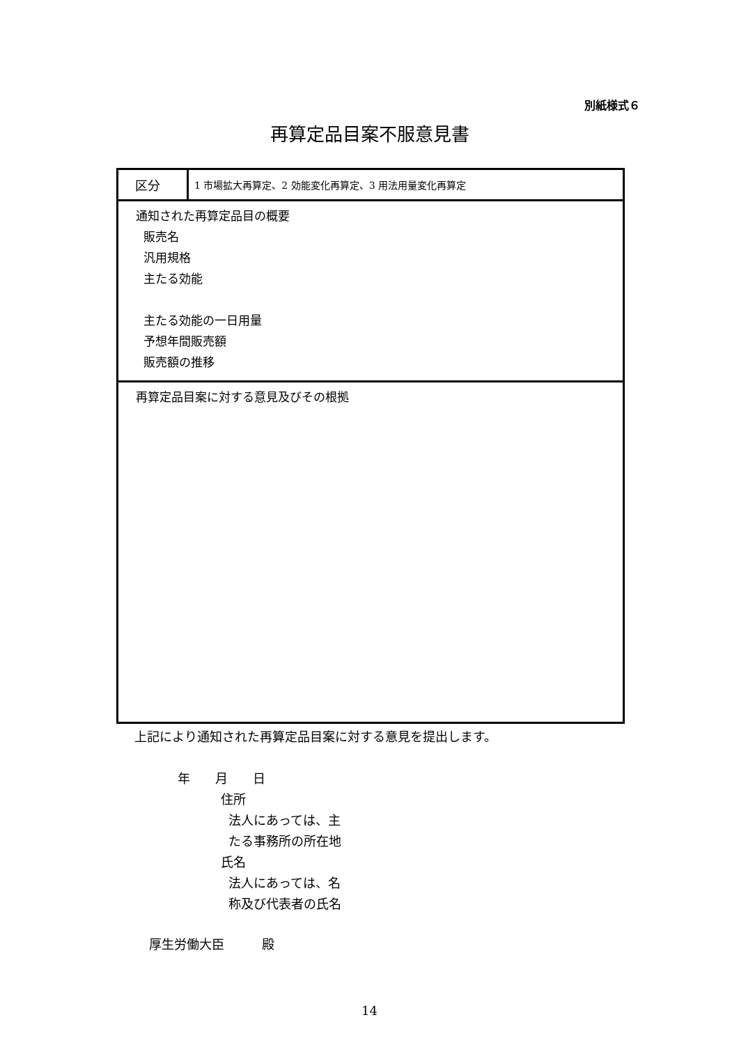別紙様式６
再算定品目案不服意見書
| 区分 | 1 市場拡大再算定、2 効能変化再算定、3 用法用量変化再算定 |
| 通知された再算定品目の概要 販売名 汎用規格 主たる効能 主たる効能の一日用量 予想年間販売額 販売額の推移 | |
| 再算定品目案に対する意見及びその根拠 | |
上記により通知された再算定品目案に対する意見を提出します。
年　　月　　日
住所
法人にあっては、主
たる事務所の所在地
氏名
法人にあっては、名
称及び代表者の氏名
厚生労働大臣　　　殿
14